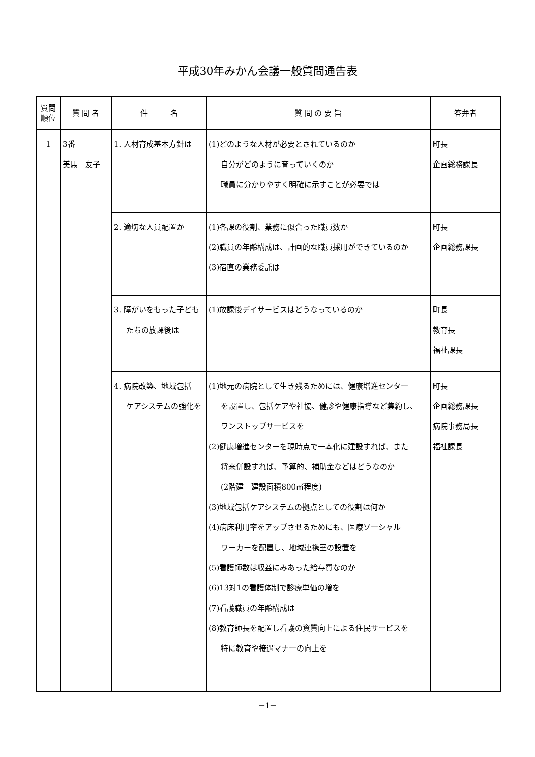平成30年みかん会議一般質問通告表
| 質問 順位 | 質 問 者 | 件 名 | 質 問 の 要 旨 | 答弁者 |
| --- | --- | --- | --- | --- |
| 1 | 3番 美馬 友子 | 1. 人材育成基本方針は | (1)どのような人材が必要とされているのか 自分がどのように育っていくのか 職員に分かりやすく明確に示すことが必要では | 町長 企画総務課長 |
| | | 2. 適切な人員配置か | (1)各課の役割、業務に似合った職員数か (2)職員の年齢構成は、計画的な職員採用ができているのか (3)宿直の業務委託は | 町長 企画総務課長 |
| | | 3. 障がいをもった子ども たちの放課後は | (1)放課後デイサービスはどうなっているのか | 町長 教育長 福祉課長 |
| | | 4. 病院改築、地域包括 ケアシステムの強化を | (1)地元の病院として生き残るためには、健康増進センター を設置し、包括ケアや社協、健診や健康指導など集約し、 ワンストップサービスを (2)健康増進センターを現時点で一本化に建設すれば、また 将来併設すれば、予算的、補助金などはどうなのか (2階建 建設面積800㎡程度) (3)地域包括ケアシステムの拠点としての役割は何か (4)病床利用率をアップさせるためにも、医療ソーシャル ワーカーを配置し、地域連携室の設置を (5)看護師数は収益にみあった給与費なのか (6)13対1の看護体制で診療単価の増を (7)看護職員の年齢構成は (8)教育師長を配置し看護の資質向上による住民サービスを 特に教育や接遇マナーの向上を | 町長 企画総務課長 病院事務局長 福祉課長 |
－1－